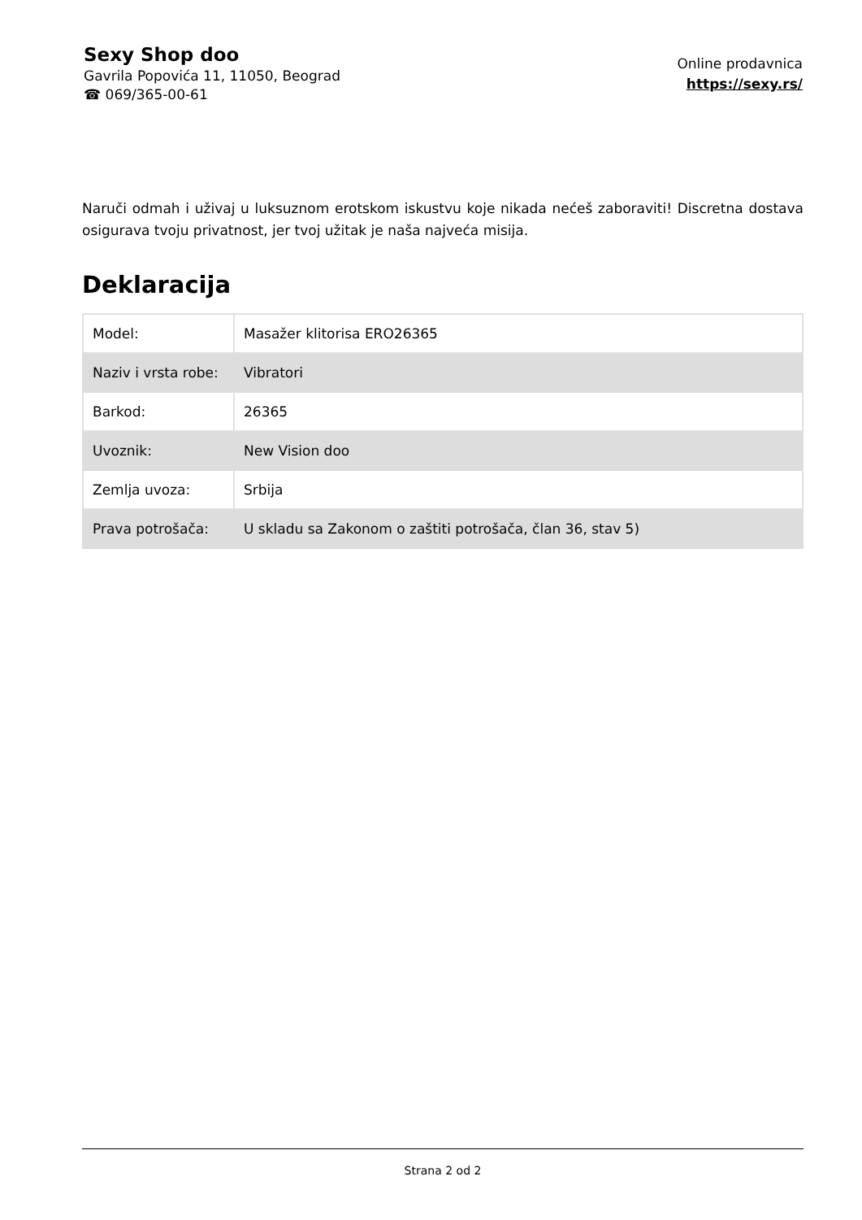Sexy Shop doo
Gavrila Popovića 11, 11050, Beograd
☎ 069/365-00-61
Online prodavnica
https://sexy.rs/
Naruči odmah i uživaj u luksuznom erotskom iskustvu koje nikada nećeš zaboraviti! Discretna dostava osigurava tvoju privatnost, jer tvoj užitak je naša najveća misija.
Deklaracija
| Model: | Masažer klitorisa ERO26365 |
| Naziv i vrsta robe: | Vibratori |
| Barkod: | 26365 |
| Uvoznik: | New Vision doo |
| Zemlja uvoza: | Srbija |
| Prava potrošača: | U skladu sa Zakonom o zaštiti potrošača, član 36, stav 5) |
Strana 2 od 2